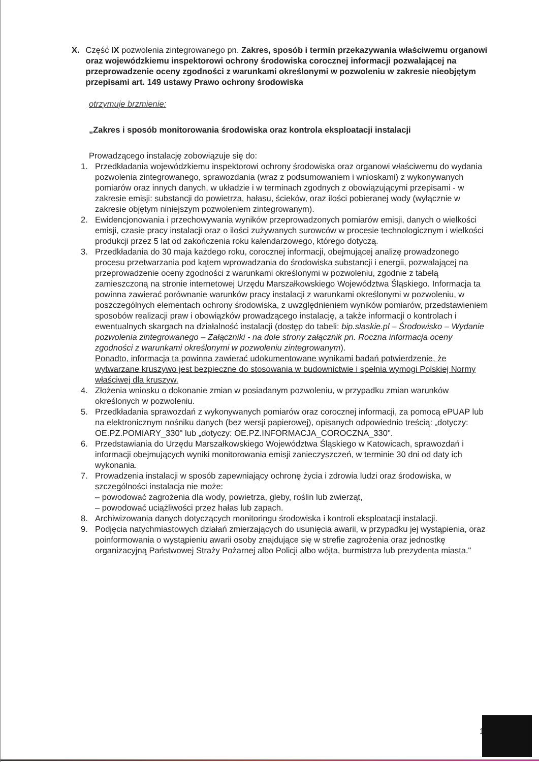X. Część IX pozwolenia zintegrowanego pn. Zakres, sposób i termin przekazywania właściwemu organowi oraz wojewódzkiemu inspektorowi ochrony środowiska corocznej informacji pozwalającej na przeprowadzenie oceny zgodności z warunkami określonymi w pozwoleniu w zakresie nieobjętym przepisami art. 149 ustawy Prawo ochrony środowiska
otrzymuje brzmienie:
„Zakres i sposób monitorowania środowiska oraz kontrola eksploatacji instalacji
Prowadzącego instalację zobowiązuje się do:
1. Przedkładania wojewódzkiemu inspektorowi ochrony środowiska oraz organowi właściwemu do wydania pozwolenia zintegrowanego, sprawozdania (wraz z podsumowaniem i wnioskami) z wykonywanych pomiarów oraz innych danych, w układzie i w terminach zgodnych z obowiązującymi przepisami - w zakresie emisji: substancji do powietrza, hałasu, ścieków, oraz ilości pobieranej wody (wyłącznie w zakresie objętym niniejszym pozwoleniem zintegrowanym).
2. Ewidencjonowania i przechowywania wyników przeprowadzonych pomiarów emisji, danych o wielkości emisji, czasie pracy instalacji oraz o ilości zużywanych surowców w procesie technologicznym i wielkości produkcji przez 5 lat od zakończenia roku kalendarzowego, którego dotyczą.
3. Przedkładania do 30 maja każdego roku, corocznej informacji, obejmującej analizę prowadzonego procesu przetwarzania pod kątem wprowadzania do środowiska substancji i energii, pozwalającej na przeprowadzenie oceny zgodności z warunkami określonymi w pozwoleniu, zgodnie z tabelą zamieszczoną na stronie internetowej Urzędu Marszałkowskiego Województwa Śląskiego. Informacja ta powinna zawierać porównanie warunków pracy instalacji z warunkami określonymi w pozwoleniu, w poszczególnych elementach ochrony środowiska, z uwzględnieniem wyników pomiarów, przedstawieniem sposobów realizacji praw i obowiązków prowadzącego instalację, a także informacji o kontrolach i ewentualnych skargach na działalność instalacji (dostęp do tabeli: bip.slaskie.pl – Środowisko – Wydanie pozwolenia zintegrowanego – Załączniki - na dole strony załącznik pn. Roczna informacja oceny zgodności z warunkami określonymi w pozwoleniu zintegrowanym).
Ponadto, informacja ta powinna zawierać udokumentowane wynikami badań potwierdzenie, że wytwarzane kruszywo jest bezpieczne do stosowania w budownictwie i spełnia wymogi Polskiej Normy właściwej dla kruszyw.
4. Złożenia wniosku o dokonanie zmian w posiadanym pozwoleniu, w przypadku zmian warunków określonych w pozwoleniu.
5. Przedkładania sprawozdań z wykonywanych pomiarów oraz corocznej informacji, za pomocą ePUAP lub na elektronicznym nośniku danych (bez wersji papierowej), opisanych odpowiednio treścią: „dotyczy: OE.PZ.POMIARY_330" lub „dotyczy: OE.PZ.INFORMACJA_COROCZNA_330".
6. Przedstawiania do Urzędu Marszałkowskiego Województwa Śląskiego w Katowicach, sprawozdań i informacji obejmujących wyniki monitorowania emisji zanieczyszczeń, w terminie 30 dni od daty ich wykonania.
7. Prowadzenia instalacji w sposób zapewniający ochronę życia i zdrowia ludzi oraz środowiska, w szczególności instalacja nie może:
– powodować zagrożenia dla wody, powietrza, gleby, roślin lub zwierząt,
– powodować uciążliwości przez hałas lub zapach.
8. Archiwizowania danych dotyczących monitoringu środowiska i kontroli eksploatacji instalacji.
9. Podjęcia natychmiastowych działań zmierzających do usunięcia awarii, w przypadku jej wystąpienia, oraz poinformowania o wystąpieniu awarii osoby znajdujące się w strefie zagrożenia oraz jednostkę organizacyjną Państwowej Straży Pożarnej albo Policji albo wójta, burmistrza lub prezydenta miasta."
1